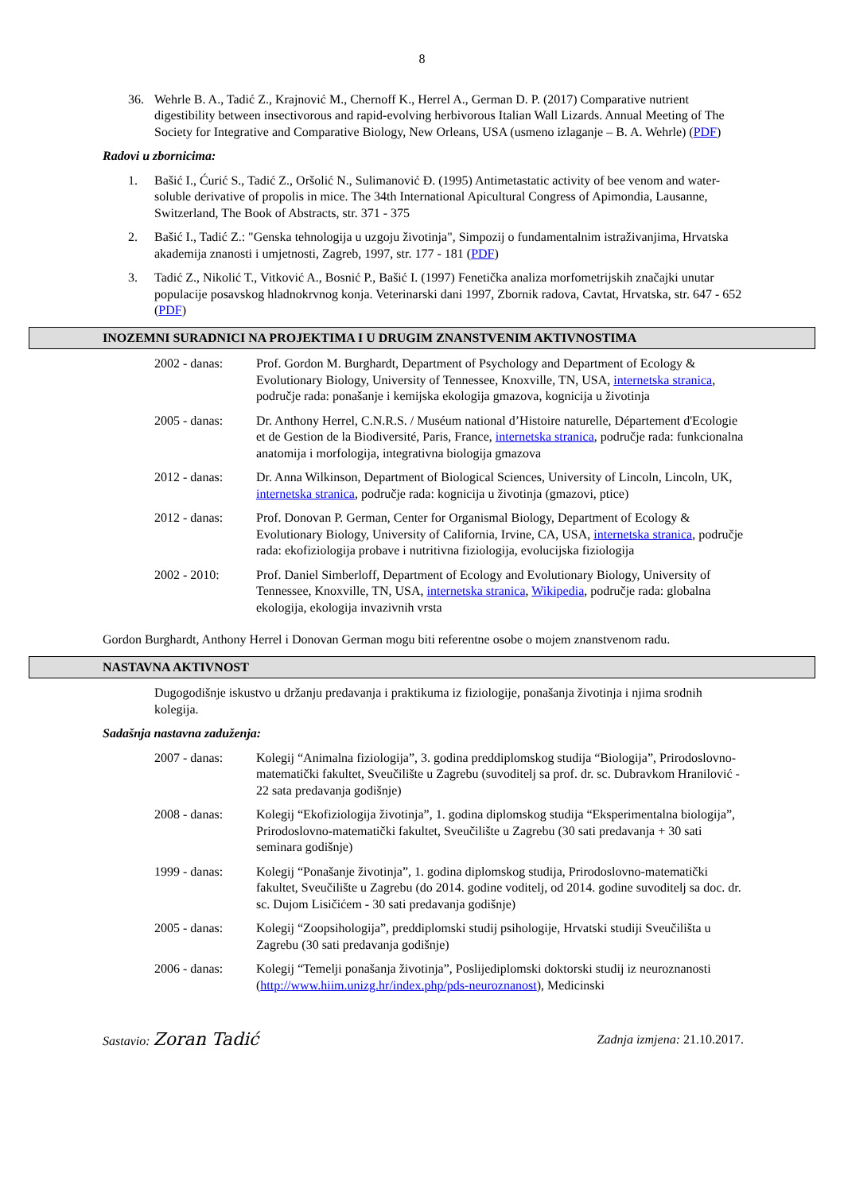8
36. Wehrle B. A., Tadić Z., Krajnović M., Chernoff K., Herrel A., German D. P. (2017) Comparative nutrient digestibility between insectivorous and rapid-evolving herbivorous Italian Wall Lizards. Annual Meeting of The Society for Integrative and Comparative Biology, New Orleans, USA (usmeno izlaganje – B. A. Wehrle) (PDF)
Radovi u zbornicima:
1. Bašić I., Ćurić S., Tadić Z., Oršolić N., Sulimanović Đ. (1995) Antimetastatic activity of bee venom and water-soluble derivative of propolis in mice. The 34th International Apicultural Congress of Apimondia, Lausanne, Switzerland, The Book of Abstracts, str. 371 - 375
2. Bašić I., Tadić Z.: "Genska tehnologija u uzgoju životinja", Simpozij o fundamentalnim istraživanjima, Hrvatska akademija znanosti i umjetnosti, Zagreb, 1997, str. 177 - 181 (PDF)
3. Tadić Z., Nikolić T., Vitković A., Bosnić P., Bašić I. (1997) Fenetička analiza morfometrijskih značajki unutar populacije posavskog hladnokrvnog konja. Veterinarski dani 1997, Zbornik radova, Cavtat, Hrvatska, str. 647 - 652 (PDF)
INOZEMNI SURADNICI NA PROJEKTIMA I U DRUGIM ZNANSTVENIM AKTIVNOSTIMA
2002 - danas: Prof. Gordon M. Burghardt, Department of Psychology and Department of Ecology & Evolutionary Biology, University of Tennessee, Knoxville, TN, USA, internetska stranica, područje rada: ponašanje i kemijska ekologija gmazova, kognicija u životinja
2005 - danas: Dr. Anthony Herrel, C.N.R.S. / Muséum national d’Histoire naturelle, Département d'Ecologie et de Gestion de la Biodiversité, Paris, France, internetska stranica, područje rada: funkcionalna anatomija i morfologija, integrativna biologija gmazova
2012 - danas: Dr. Anna Wilkinson, Department of Biological Sciences, University of Lincoln, Lincoln, UK, internetska stranica, područje rada: kognicija u životinja (gmazovi, ptice)
2012 - danas: Prof. Donovan P. German, Center for Organismal Biology, Department of Ecology & Evolutionary Biology, University of California, Irvine, CA, USA, internetska stranica, područje rada: ekofiziologija probave i nutritivna fiziologija, evolucijska fiziologija
2002 - 2010: Prof. Daniel Simberloff, Department of Ecology and Evolutionary Biology, University of Tennessee, Knoxville, TN, USA, internetska stranica, Wikipedia, područje rada: globalna ekologija, ekologija invazivnih vrsta
Gordon Burghardt, Anthony Herrel i Donovan German mogu biti referentne osobe o mojem znanstvenom radu.
NASTAVNA AKTIVNOST
Dugogodišnje iskustvo u držanju predavanja i praktikuma iz fiziologije, ponašanja životinja i njima srodnih kolegija.
Sadašnja nastavna zaduženja:
2007 - danas: Kolegij “Animalna fiziologija”, 3. godina preddiplomskog studija “Biologija”, Prirodoslovno-matematički fakultet, Sveučilište u Zagrebu (suvoditelj sa prof. dr. sc. Dubravkom Hranilović - 22 sata predavanja godišnje)
2008 - danas: Kolegij “Ekofiziologija životinja”, 1. godina diplomskog studija “Eksperimentalna biologija”, Prirodoslovno-matematički fakultet, Sveučilište u Zagrebu (30 sati predavanja + 30 sati seminara godišnje)
1999 - danas: Kolegij “Ponašanje životinja”, 1. godina diplomskog studija, Prirodoslovno-matematički fakultet, Sveučilište u Zagrebu (do 2014. godine voditelj, od 2014. godine suvoditelj sa doc. dr. sc. Dujom Lisičićem - 30 sati predavanja godišnje)
2005 - danas: Kolegij “Zoopsihologija”, preddiplomski studij psihologije, Hrvatski studiji Sveučilišta u Zagrebu (30 sati predavanja godišnje)
2006 - danas: Kolegij “Temelji ponašanja životinja”, Poslijediplomski doktorski studij iz neuroznanosti (http://www.hiim.unizg.hr/index.php/pds-neuroznanost), Medicinski
Sastavio: Zoran Tadić Zadnja izmjena: 21.10.2017.